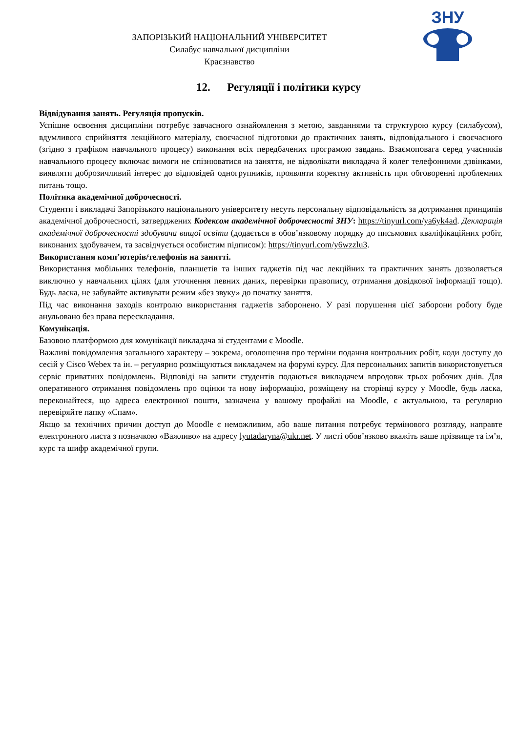ЗНУ
ЗАПОРІЗЬКИЙ НАЦІОНАЛЬНИЙ УНІВЕРСИТЕТ
Силабус навчальної дисципліни
Краєзнавство
12. Регуляції і політики курсу
Відвідування занять. Регуляція пропусків.
Успішне освоєння дисципліни потребує завчасного ознайомлення з метою, завданнями та структурою курсу (силабусом), вдумливого сприйняття лекційного матеріалу, своєчасної підготовки до практичних занять, відповідального і своєчасного (згідно з графіком навчального процесу) виконання всіх передбачених програмою завдань. Взаємоповага серед учасників навчального процесу включає вимоги не спізнюватися на заняття, не відволікати викладача й колег телефонними дзвінками, виявляти доброзичливий інтерес до відповідей одногрупників, проявляти коректну активність при обговоренні проблемних питань тощо.
Політика академічної доброчесності.
Студенти і викладачі Запорізького національного університету несуть персональну відповідальність за дотримання принципів академічної доброчесності, затверджених Кодексом академічної доброчесності ЗНУ: https://tinyurl.com/ya6yk4ad. Декларація академічної доброчесності здобувача вищої освіти (додається в обов’язковому порядку до письмових кваліфікаційних робіт, виконаних здобувачем, та засвідчується особистим підписом): https://tinyurl.com/y6wzzlu3.
Використання комп’ютерів/телефонів на занятті.
Використання мобільних телефонів, планшетів та інших гаджетів під час лекційних та практичних занять дозволяється виключно у навчальних цілях (для уточнення певних даних, перевірки правопису, отримання довідкової інформації тощо). Будь ласка, не забувайте активувати режим «без звуку» до початку заняття.
Під час виконання заходів контролю використання гаджетів заборонено. У разі порушення цієї заборони роботу буде анульовано без права перескладання.
Комунікація.
Базовою платформою для комунікації викладача зі студентами є Moodle.
Важливі повідомлення загального характеру – зокрема, оголошення про терміни подання контрольних робіт, коди доступу до сесій у Cisco Webex та ін. – регулярно розміщуються викладачем на форумі курсу. Для персональних запитів використовується сервіс приватних повідомлень. Відповіді на запити студентів подаються викладачем впродовж трьох робочих днів. Для оперативного отримання повідомлень про оцінки та нову інформацію, розміщену на сторінці курсу у Moodle, будь ласка, переконайтеся, що адреса електронної пошти, зазначена у вашому профайлі на Moodle, є актуальною, та регулярно перевіряйте папку «Спам».
Якщо за технічних причин доступ до Moodle є неможливим, або ваше питання потребує термінового розгляду, направте електронного листа з позначкою «Важливо» на адресу lyutadaryna@ukr.net. У листі обов’язково вкажіть ваше прізвище та ім’я, курс та шифр академічної групи.